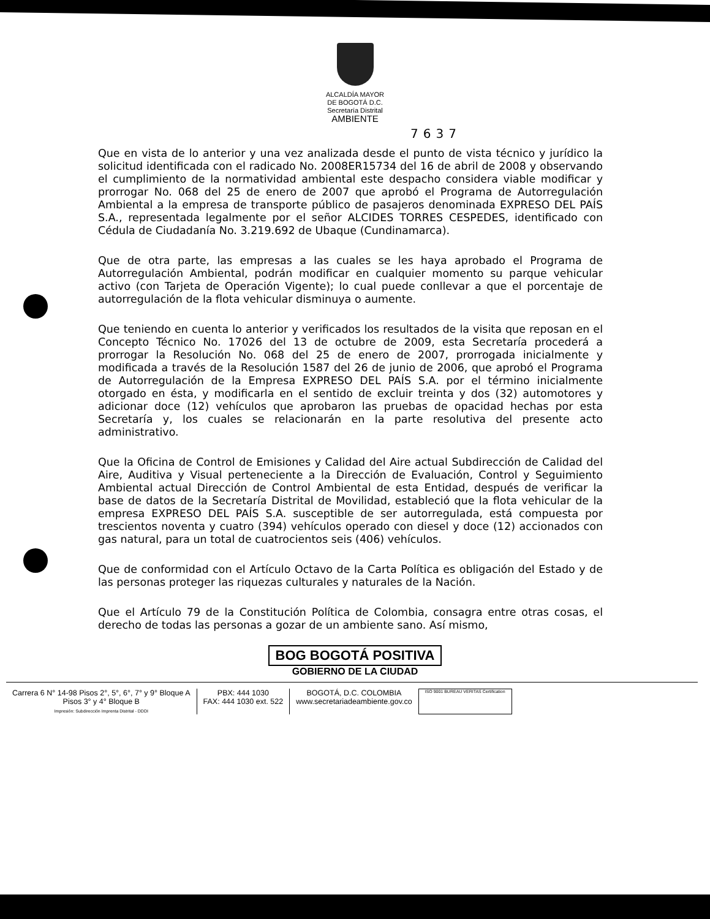ALCALDÍA MAYOR
DE BOGOTÁ D.C.
Secretaría Distrital
AMBIENTE
7637
Que en vista de lo anterior y una vez analizada desde el punto de vista técnico y jurídico la solicitud identificada con el radicado No. 2008ER15734 del 16 de abril de 2008 y observando el cumplimiento de la normatividad ambiental este despacho considera viable modificar y prorrogar No. 068 del 25 de enero de 2007 que aprobó el Programa de Autorregulación Ambiental a la empresa de transporte público de pasajeros denominada EXPRESO DEL PAÍS S.A., representada legalmente por el señor ALCIDES TORRES CESPEDES, identificado con Cédula de Ciudadanía No. 3.219.692 de Ubaque (Cundinamarca).
Que de otra parte, las empresas a las cuales se les haya aprobado el Programa de Autorregulación Ambiental, podrán modificar en cualquier momento su parque vehicular activo (con Tarjeta de Operación Vigente); lo cual puede conllevar a que el porcentaje de autorregulación de la flota vehicular disminuya o aumente.
Que teniendo en cuenta lo anterior y verificados los resultados de la visita que reposan en el Concepto Técnico No. 17026 del 13 de octubre de 2009, esta Secretaría procederá a prorrogar la Resolución No. 068 del 25 de enero de 2007, prorrogada inicialmente y modificada a través de la Resolución 1587 del 26 de junio de 2006, que aprobó el Programa de Autorregulación de la Empresa EXPRESO DEL PAÍS S.A. por el término inicialmente otorgado en ésta, y modificarla en el sentido de excluir treinta y dos (32) automotores y adicionar doce (12) vehículos que aprobaron las pruebas de opacidad hechas por esta Secretaría y, los cuales se relacionarán en la parte resolutiva del presente acto administrativo.
Que la Oficina de Control de Emisiones y Calidad del Aire actual Subdirección de Calidad del Aire, Auditiva y Visual perteneciente a la Dirección de Evaluación, Control y Seguimiento Ambiental actual Dirección de Control Ambiental de esta Entidad, después de verificar la base de datos de la Secretaría Distrital de Movilidad, estableció que la flota vehicular de la empresa EXPRESO DEL PAÍS S.A. susceptible de ser autorregulada, está compuesta por trescientos noventa y cuatro (394) vehículos operado con diesel y doce (12) accionados con gas natural, para un total de cuatrocientos seis (406) vehículos.
Que de conformidad con el Artículo Octavo de la Carta Política es obligación del Estado y de las personas proteger las riquezas culturales y naturales de la Nación.
Que el Artículo 79 de la Constitución Política de Colombia, consagra entre otras cosas, el derecho de todas las personas a gozar de un ambiente sano. Así mismo,
BOG BOGOTÁ POSITIVA
GOBIERNO DE LA CIUDAD
Carrera 6 N° 14-98 Pisos 2°, 5°, 6°, 7° y 9° Bloque A
Pisos 3° y 4° Bloque B
Impresión: Subdirección Imprenta Distrital - DDDI
PBX: 444 1030
FAX: 444 1030 ext. 522
BOGOTÁ, D.C. COLOMBIA
www.secretariadeambiente.gov.co
ISO 9001 BUREAU VERITAS Certification